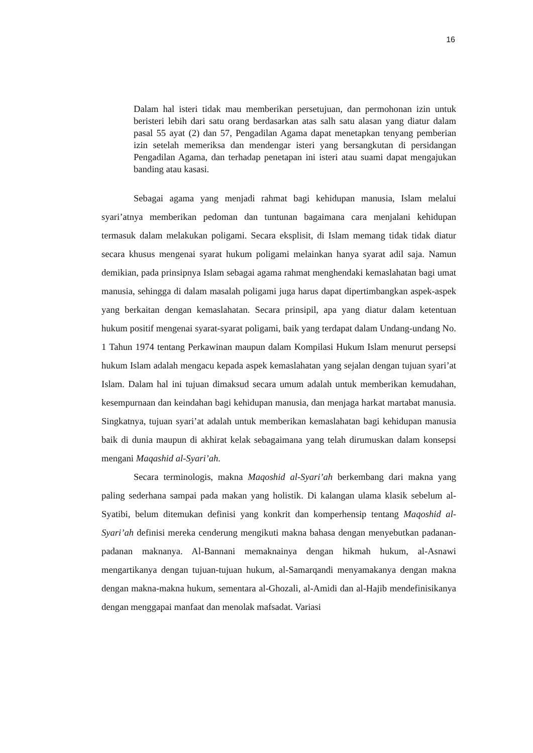16
Dalam hal isteri tidak mau memberikan persetujuan, dan permohonan izin untuk beristeri lebih dari satu orang berdasarkan atas salh satu alasan yang diatur dalam pasal 55 ayat (2) dan 57, Pengadilan Agama dapat menetapkan tenyang pemberian izin setelah memeriksa dan mendengar isteri yang bersangkutan di persidangan Pengadilan Agama, dan terhadap penetapan ini isteri atau suami dapat mengajukan banding atau kasasi.
Sebagai agama yang menjadi rahmat bagi kehidupan manusia, Islam melalui syari’atnya memberikan pedoman dan tuntunan bagaimana cara menjalani kehidupan termasuk dalam melakukan poligami. Secara eksplisit, di Islam memang tidak tidak diatur secara khusus mengenai syarat hukum poligami melainkan hanya syarat adil saja. Namun demikian, pada prinsipnya Islam sebagai agama rahmat menghendaki kemaslahatan bagi umat manusia, sehingga di dalam masalah poligami juga harus dapat dipertimbangkan aspek-aspek yang berkaitan dengan kemaslahatan. Secara prinsipil, apa yang diatur dalam ketentuan hukum positif mengenai syarat-syarat poligami, baik yang terdapat dalam Undang-undang No. 1 Tahun 1974 tentang Perkawinan maupun dalam Kompilasi Hukum Islam menurut persepsi hukum Islam adalah mengacu kepada aspek kemaslahatan yang sejalan dengan tujuan syari’at Islam. Dalam hal ini tujuan dimaksud secara umum adalah untuk memberikan kemudahan, kesempurnaan dan keindahan bagi kehidupan manusia, dan menjaga harkat martabat manusia. Singkatnya, tujuan syari’at adalah untuk memberikan kemaslahatan bagi kehidupan manusia baik di dunia maupun di akhirat kelak sebagaimana yang telah dirumuskan dalam konsepsi mengani Maqashid al-Syari’ah.
Secara terminologis, makna Maqoshid al-Syari’ah berkembang dari makna yang paling sederhana sampai pada makan yang holistik. Di kalangan ulama klasik sebelum al-Syatibi, belum ditemukan definisi yang konkrit dan komperhensip tentang Maqoshid al-Syari’ah definisi mereka cenderung mengikuti makna bahasa dengan menyebutkan padanan-padanan maknanya. Al-Bannani memaknainya dengan hikmah hukum, al-Asnawi mengartikanya dengan tujuan-tujuan hukum, al-Samarqandi menyamakanya dengan makna dengan makna-makna hukum, sementara al-Ghozali, al-Amidi dan al-Hajib mendefinisikanya dengan menggapai manfaat dan menolak mafsadat. Variasi